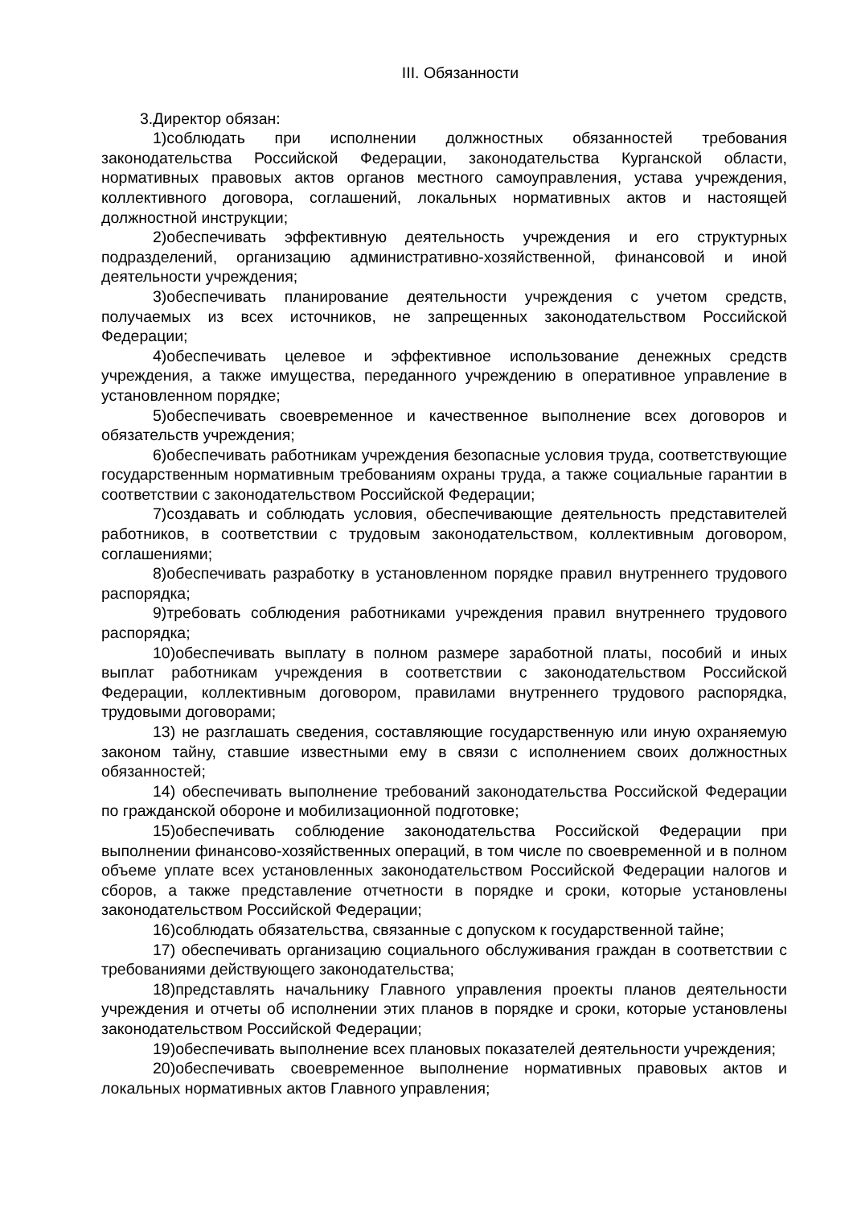III. Обязанности
3.Директор обязан:
1)соблюдать при исполнении должностных обязанностей требования законодательства Российской Федерации, законодательства Курганской области, нормативных правовых актов органов местного самоуправления, устава учреждения, коллективного договора, соглашений, локальных нормативных актов и настоящей должностной инструкции;
2)обеспечивать эффективную деятельность учреждения и его структурных подразделений, организацию административно-хозяйственной, финансовой и иной деятельности учреждения;
3)обеспечивать планирование деятельности учреждения с учетом средств, получаемых из всех источников, не запрещенных законодательством Российской Федерации;
4)обеспечивать целевое и эффективное использование денежных средств учреждения, а также имущества, переданного учреждению в оперативное управление в установленном порядке;
5)обеспечивать своевременное и качественное выполнение всех договоров и обязательств учреждения;
6)обеспечивать работникам учреждения безопасные условия труда, соответствующие государственным нормативным требованиям охраны труда, а также социальные гарантии в соответствии с законодательством Российской Федерации;
7)создавать и соблюдать условия, обеспечивающие деятельность представителей работников, в соответствии с трудовым законодательством, коллективным договором, соглашениями;
8)обеспечивать разработку в установленном порядке правил внутреннего трудового распорядка;
9)требовать соблюдения работниками учреждения правил внутреннего трудового распорядка;
10)обеспечивать выплату в полном размере заработной платы, пособий и иных выплат работникам учреждения в соответствии с законодательством Российской Федерации, коллективным договором, правилами внутреннего трудового распорядка, трудовыми договорами;
13) не разглашать сведения, составляющие государственную или иную охраняемую законом тайну, ставшие известными ему в связи с исполнением своих должностных обязанностей;
14) обеспечивать выполнение требований законодательства Российской Федерации по гражданской обороне и мобилизационной подготовке;
15)обеспечивать соблюдение законодательства Российской Федерации при выполнении финансово-хозяйственных операций, в том числе по своевременной и в полном объеме уплате всех установленных законодательством Российской Федерации налогов и сборов, а также представление отчетности в порядке и сроки, которые установлены законодательством Российской Федерации;
16)соблюдать обязательства, связанные с допуском к государственной тайне;
17) обеспечивать организацию социального обслуживания граждан в соответствии с требованиями действующего законодательства;
18)представлять начальнику Главного управления проекты планов деятельности учреждения и отчеты об исполнении этих планов в порядке и сроки, которые установлены законодательством Российской Федерации;
19)обеспечивать выполнение всех плановых показателей деятельности учреждения;
20)обеспечивать своевременное выполнение нормативных правовых актов и локальных нормативных актов Главного управления;